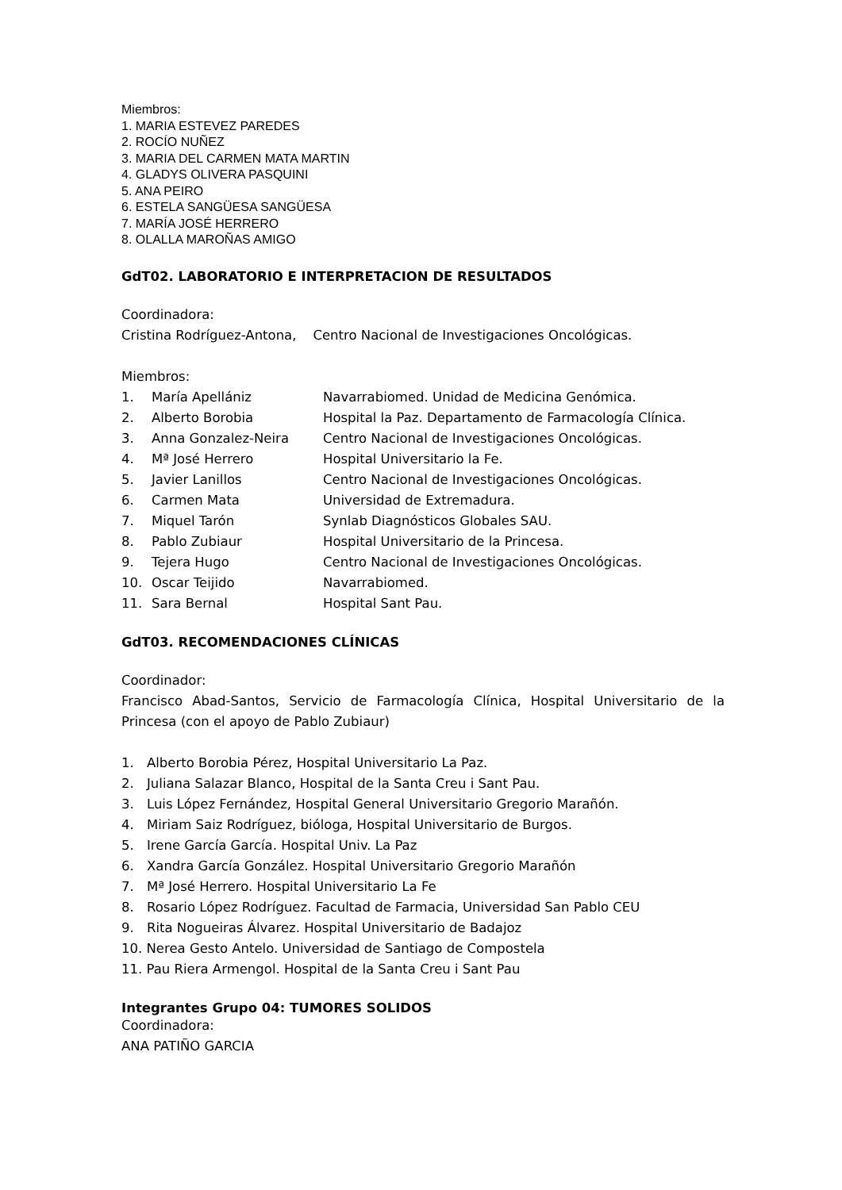Miembros:
1. MARIA ESTEVEZ PAREDES
2. ROCÍO NUÑEZ
3. MARIA DEL CARMEN MATA MARTIN
4. GLADYS OLIVERA PASQUINI
5. ANA PEIRO
6. ESTELA SANGÜESA SANGÜESA
7. MARÍA JOSÉ HERRERO
8. OLALLA MAROÑAS AMIGO
GdT02. LABORATORIO E INTERPRETACION DE RESULTADOS
Coordinadora:
Cristina Rodríguez-Antona, Centro Nacional de Investigaciones Oncológicas.
Miembros:
1. María Apellániz Navarrabiomed. Unidad de Medicina Genómica.
2. Alberto Borobia Hospital la Paz. Departamento de Farmacología Clínica.
3. Anna Gonzalez-Neira Centro Nacional de Investigaciones Oncológicas.
4. Mª José Herrero Hospital Universitario la Fe.
5. Javier Lanillos Centro Nacional de Investigaciones Oncológicas.
6. Carmen Mata Universidad de Extremadura.
7. Miquel Tarón Synlab Diagnósticos Globales SAU.
8. Pablo Zubiaur Hospital Universitario de la Princesa.
9. Tejera Hugo Centro Nacional de Investigaciones Oncológicas.
10. Oscar Teijido Navarrabiomed.
11. Sara Bernal Hospital Sant Pau.
GdT03. RECOMENDACIONES CLÍNICAS
Coordinador:
Francisco Abad-Santos, Servicio de Farmacología Clínica, Hospital Universitario de la Princesa (con el apoyo de Pablo Zubiaur)
1. Alberto Borobia Pérez, Hospital Universitario La Paz.
2. Juliana Salazar Blanco, Hospital de la Santa Creu i Sant Pau.
3. Luis López Fernández, Hospital General Universitario Gregorio Marañón.
4. Miriam Saiz Rodríguez, bióloga, Hospital Universitario de Burgos.
5. Irene García García. Hospital Univ. La Paz
6. Xandra García González. Hospital Universitario Gregorio Marañón
7. Mª José Herrero. Hospital Universitario La Fe
8. Rosario López Rodríguez. Facultad de Farmacia, Universidad San Pablo CEU
9. Rita Nogueiras Álvarez. Hospital Universitario de Badajoz
10. Nerea Gesto Antelo. Universidad de Santiago de Compostela
11. Pau Riera Armengol. Hospital de la Santa Creu i Sant Pau
Integrantes Grupo 04: TUMORES SOLIDOS
Coordinadora:
ANA PATIÑO GARCIA